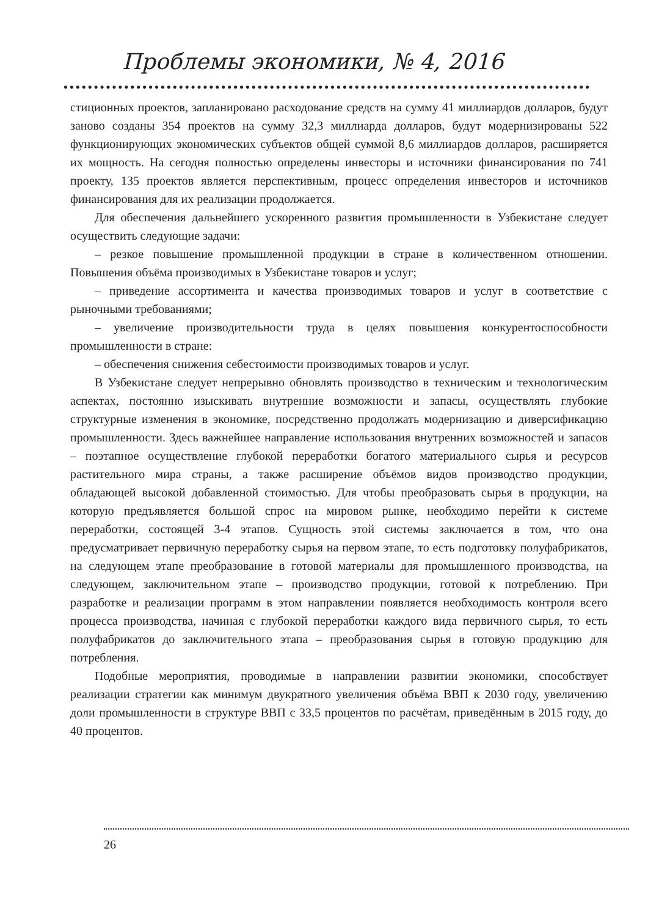Проблемы экономики, № 4, 2016
стиционных проектов, запланировано расходование средств на сумму 41 миллиардов долларов, будут заново созданы 354 проектов на сумму 32,3 миллиарда долларов, будут модернизированы 522 функционирующих экономических субъектов общей суммой 8,6 миллиардов долларов, расширяется их мощность. На сегодня полностью определены инвесторы и источники финансирования по 741 проекту, 135 проектов является перспективным, процесс определения инвесторов и источников финансирования для их реализации продолжается.
Для обеспечения дальнейшего ускоренного развития промышленности в Узбекистане следует осуществить следующие задачи:
– резкое повышение промышленной продукции в стране в количественном отношении. Повышения объёма производимых в Узбекистане товаров и услуг;
– приведение ассортимента и качества производимых товаров и услуг в соответствие с рыночными требованиями;
– увеличение производительности труда в целях повышения конкурентоспособности промышленности в стране:
– обеспечения снижения себестоимости производимых товаров и услуг.
В Узбекистане следует непрерывно обновлять производство в техническим и технологическим аспектах, постоянно изыскивать внутренние возможности и запасы, осуществлять глубокие структурные изменения в экономике, посредственно продолжать модернизацию и диверсификацию промышленности. Здесь важнейшее направление использования внутренних возможностей и запасов – поэтапное осуществление глубокой переработки богатого материального сырья и ресурсов растительного мира страны, а также расширение объёмов видов производство продукции, обладающей высокой добавленной стоимостью. Для чтобы преобразовать сырья в продукции, на которую предъявляется большой спрос на мировом рынке, необходимо перейти к системе переработки, состоящей 3-4 этапов. Сущность этой системы заключается в том, что она предусматривает первичную переработку сырья на первом этапе, то есть подготовку полуфабрикатов, на следующем этапе преобразование в готовой материалы для промышленного производства, на следующем, заключительном этапе – производство продукции, готовой к потреблению. При разработке и реализации программ в этом направлении появляется необходимость контроля всего процесса производства, начиная с глубокой переработки каждого вида первичного сырья, то есть полуфабрикатов до заключительного этапа – преобразования сырья в готовую продукцию для потребления.
Подобные мероприятия, проводимые в направлении развитии экономики, способствует реализации стратегии как минимум двукратного увеличения объёма ВВП к 2030 году, увеличению доли промышленности в структуре ВВП с 33,5 процентов по расчётам, приведённым в 2015 году, до 40 процентов.
26